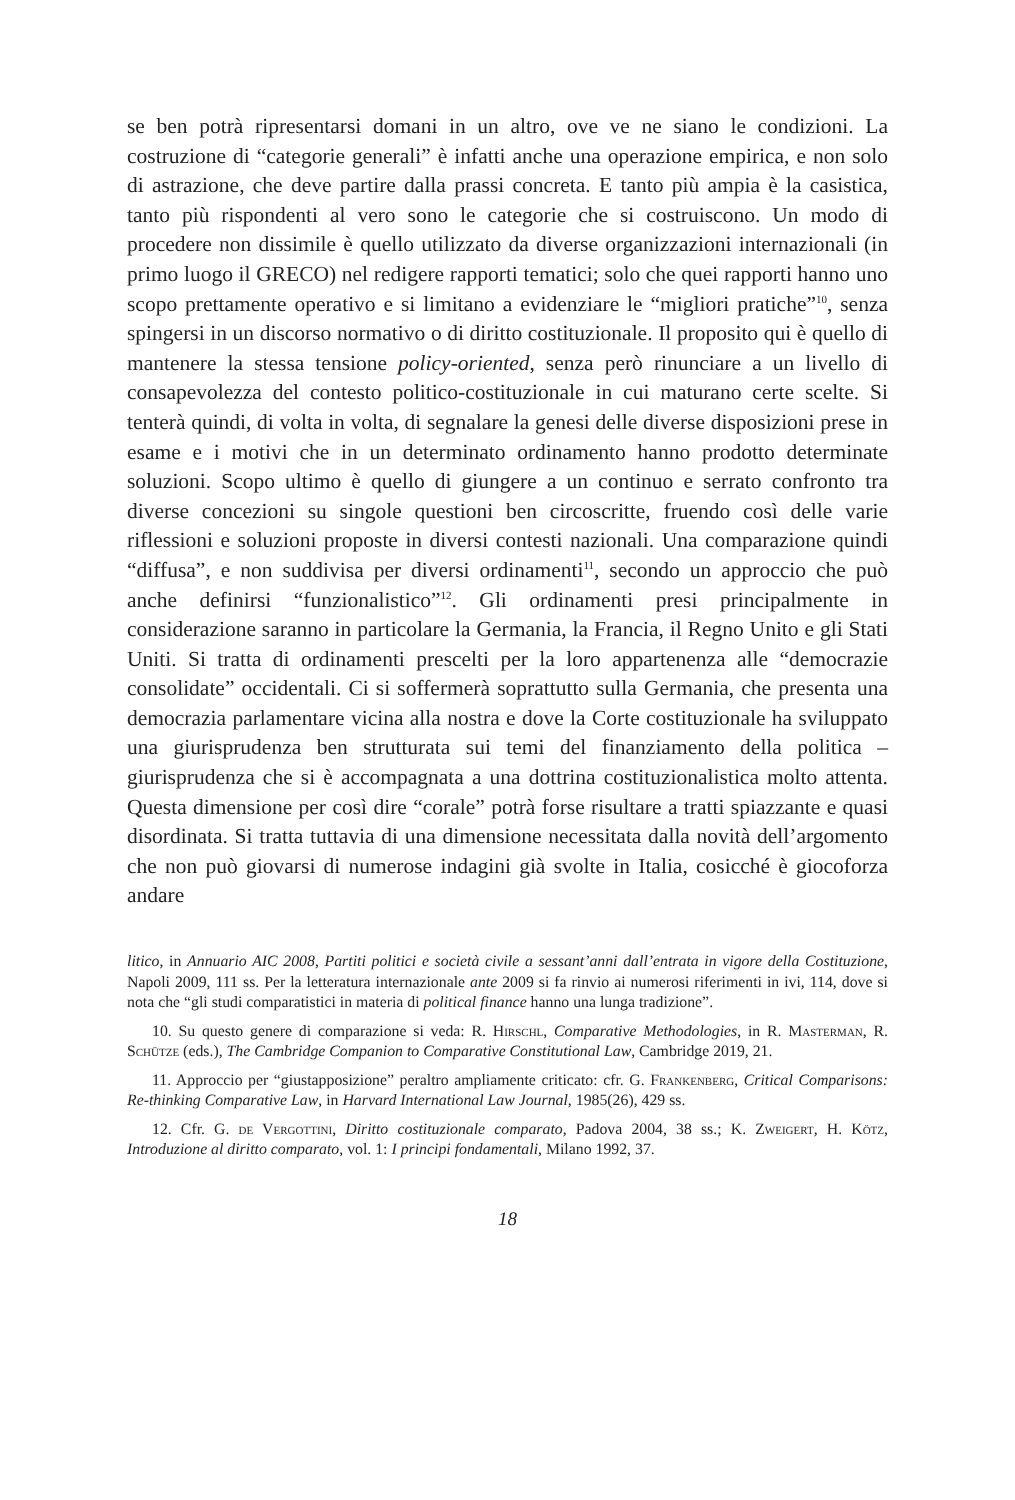se ben potrà ripresentarsi domani in un altro, ove ve ne siano le condizioni. La costruzione di “categorie generali” è infatti anche una operazione empirica, e non solo di astrazione, che deve partire dalla prassi concreta. E tanto più ampia è la casistica, tanto più rispondenti al vero sono le categorie che si costruiscono. Un modo di procedere non dissimile è quello utilizzato da diverse organizzazioni internazionali (in primo luogo il GRECO) nel redigere rapporti tematici; solo che quei rapporti hanno uno scopo prettamente operativo e si limitano a evidenziare le “migliori pratiche”<sup>10</sup>, senza spingersi in un discorso normativo o di diritto costituzionale. Il proposito qui è quello di mantenere la stessa tensione policy-oriented, senza però rinunciare a un livello di consapevolezza del contesto politico-costituzionale in cui maturano certe scelte. Si tenterà quindi, di volta in volta, di segnalare la genesi delle diverse disposizioni prese in esame e i motivi che in un determinato ordinamento hanno prodotto determinate soluzioni. Scopo ultimo è quello di giungere a un continuo e serrato confronto tra diverse concezioni su singole questioni ben circoscritte, fruendo così delle varie riflessioni e soluzioni proposte in diversi contesti nazionali. Una comparazione quindi “diffusa”, e non suddivisa per diversi ordinamenti<sup>11</sup>, secondo un approccio che può anche definirsi “funzionalistico”<sup>12</sup>. Gli ordinamenti presi principalmente in considerazione saranno in particolare la Germania, la Francia, il Regno Unito e gli Stati Uniti. Si tratta di ordinamenti prescelti per la loro appartenenza alle “democrazie consolidate” occidentali. Ci si soffermerà soprattutto sulla Germania, che presenta una democrazia parlamentare vicina alla nostra e dove la Corte costituzionale ha sviluppato una giurisprudenza ben strutturata sui temi del finanziamento della politica – giurisprudenza che si è accompagnata a una dottrina costituzionalistica molto attenta. Questa dimensione per così dire “corale” potrà forse risultare a tratti spiazzante e quasi disordinata. Si tratta tuttavia di una dimensione necessitata dalla novità dell’argomento che non può giovarsi di numerose indagini già svolte in Italia, cosicché è giocoforza andare
litico, in Annuario AIC 2008, Partiti politici e società civile a sessant’anni dall’entrata in vigore della Costituzione, Napoli 2009, 111 ss. Per la letteratura internazionale ante 2009 si fa rinvio ai numerosi riferimenti in ivi, 114, dove si nota che “gli studi comparatistici in materia di political finance hanno una lunga tradizione”.
10. Su questo genere di comparazione si veda: R. Hirschl, Comparative Methodologies, in R. Masterman, R. Schütze (eds.), The Cambridge Companion to Comparative Constitutional Law, Cambridge 2019, 21.
11. Approccio per “giustapposizione” peraltro ampliamente criticato: cfr. G. Frankenberg, Critical Comparisons: Re-thinking Comparative Law, in Harvard International Law Journal, 1985(26), 429 ss.
12. Cfr. G. de Vergottini, Diritto costituzionale comparato, Padova 2004, 38 ss.; K. Zweigert, H. Kötz, Introduzione al diritto comparato, vol. 1: I principi fondamentali, Milano 1992, 37.
18